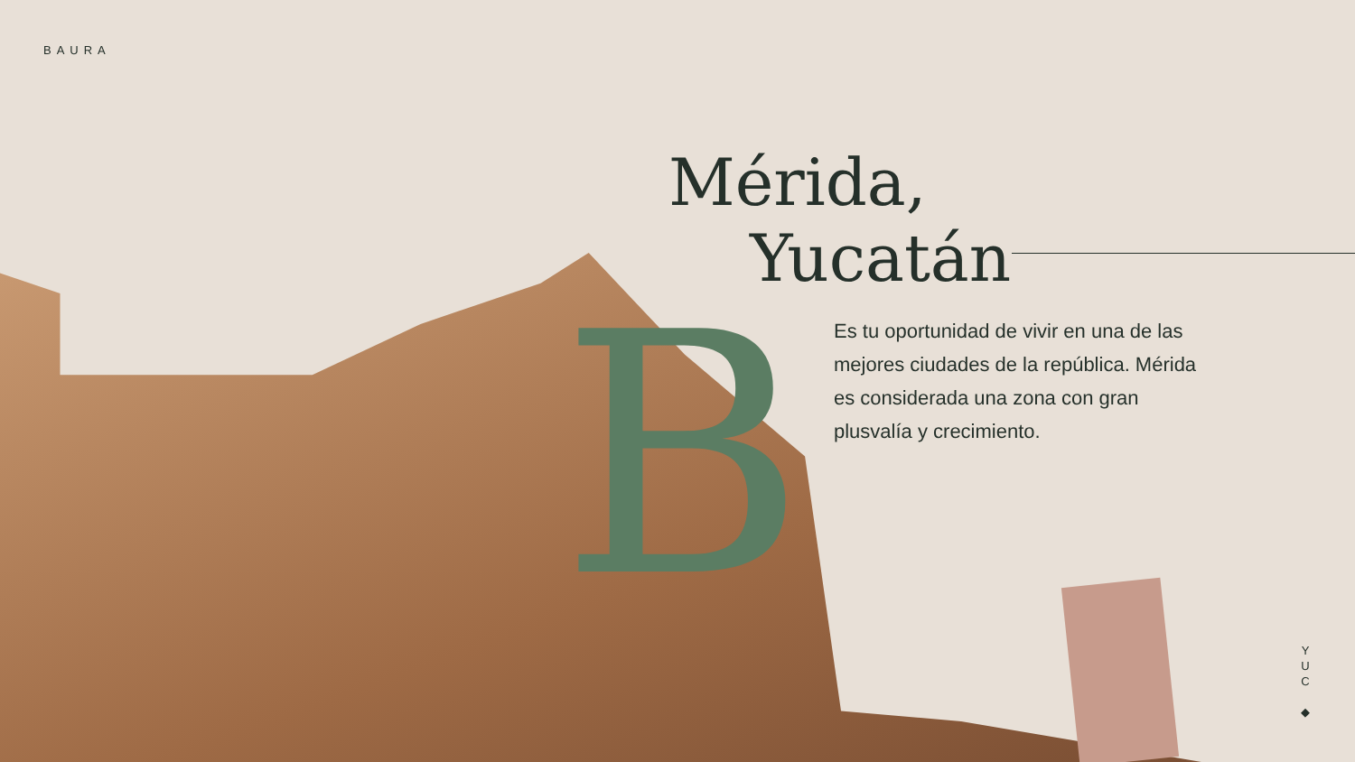BAURA
B
Mérida,
Yucatán
Es tu oportunidad de vivir en una de las mejores ciudades de la república. Mérida es considerada una zona con gran plusvalía y crecimiento.
Y
U
C
◆